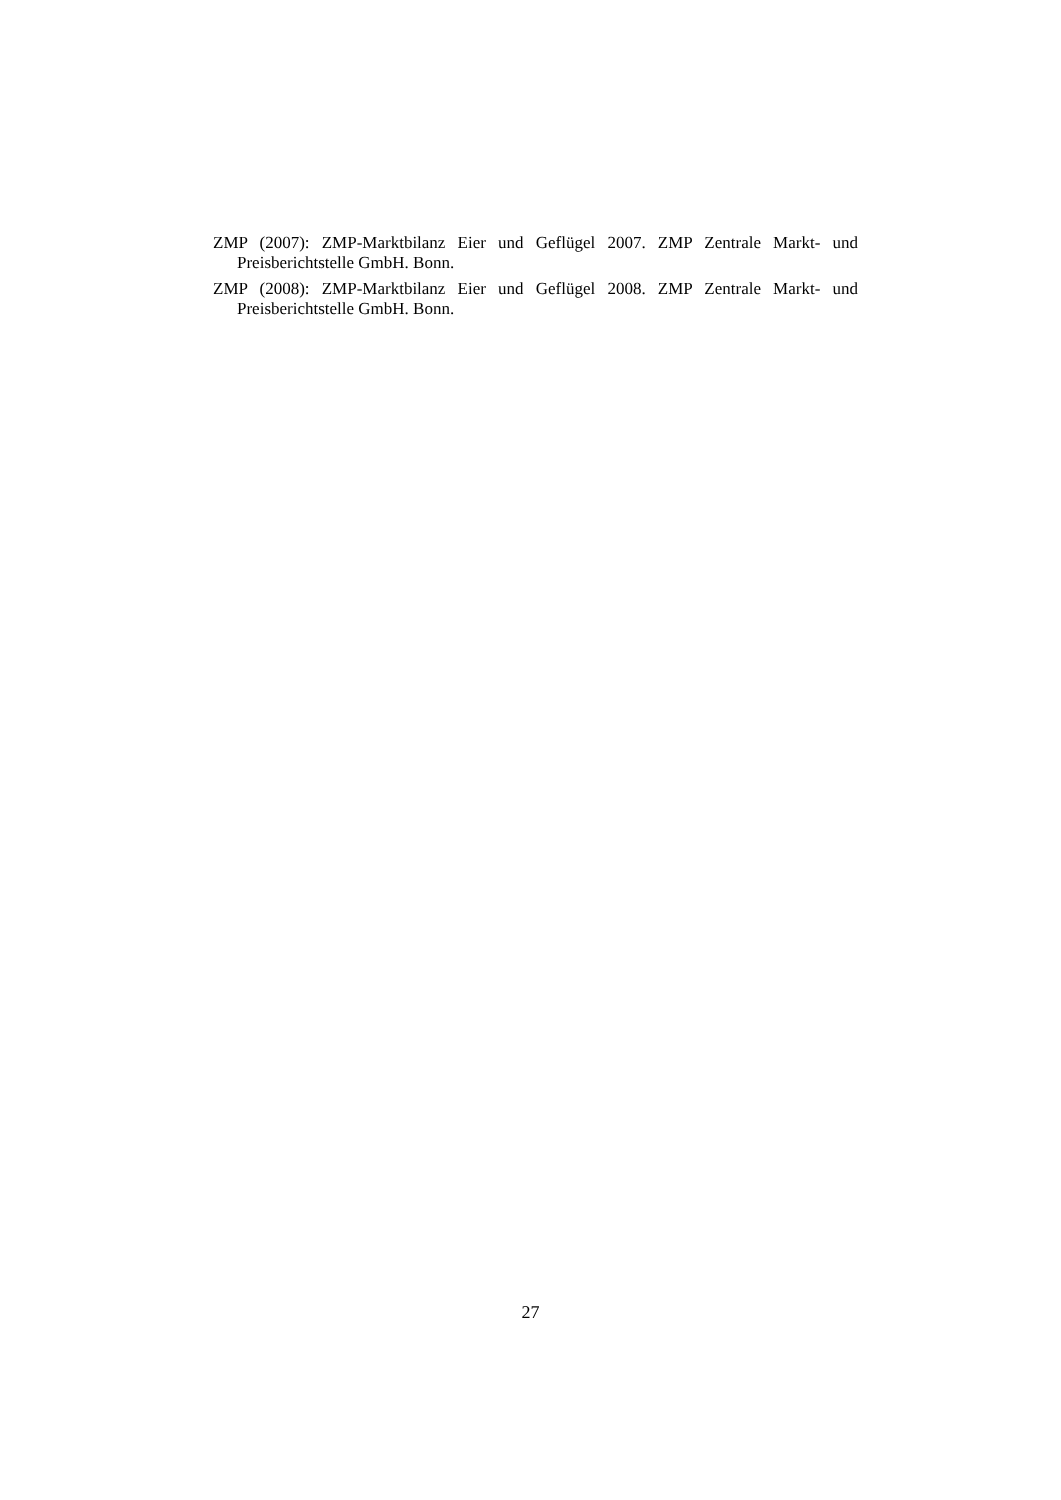ZMP (2007): ZMP-Marktbilanz Eier und Geflügel 2007. ZMP Zentrale Markt- und Preisberichtstelle GmbH. Bonn.
ZMP (2008): ZMP-Marktbilanz Eier und Geflügel 2008. ZMP Zentrale Markt- und Preisberichtstelle GmbH. Bonn.
27